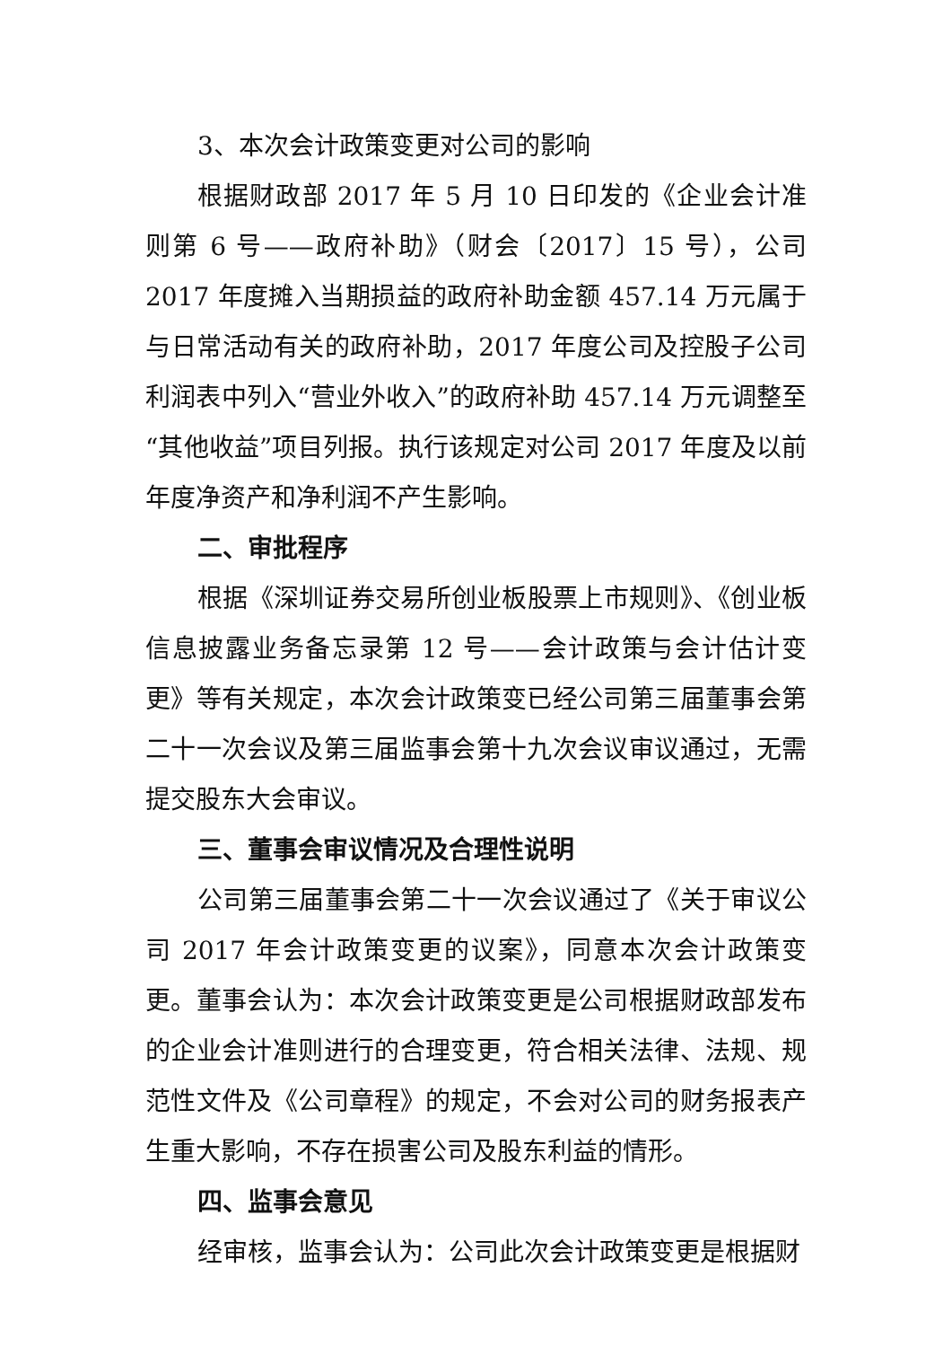3、本次会计政策变更对公司的影响
根据财政部 2017 年 5 月 10 日印发的《企业会计准则第 6 号——政府补助》（财会〔2017〕15 号），公司 2017 年度摊入当期损益的政府补助金额 457.14 万元属于与日常活动有关的政府补助，2017 年度公司及控股子公司利润表中列入“营业外收入”的政府补助 457.14 万元调整至“其他收益”项目列报。执行该规定对公司 2017 年度及以前年度净资产和净利润不产生影响。
二、审批程序
根据《深圳证券交易所创业板股票上市规则》、《创业板信息披露业务备忘录第 12 号——会计政策与会计估计变更》等有关规定，本次会计政策变已经公司第三届董事会第二十一次会议及第三届监事会第十九次会议审议通过，无需提交股东大会审议。
三、董事会审议情况及合理性说明
公司第三届董事会第二十一次会议通过了《关于审议公司 2017 年会计政策变更的议案》，同意本次会计政策变更。董事会认为：本次会计政策变更是公司根据财政部发布的企业会计准则进行的合理变更，符合相关法律、法规、规范性文件及《公司章程》的规定，不会对公司的财务报表产生重大影响，不存在损害公司及股东利益的情形。
四、监事会意见
经审核，监事会认为：公司此次会计政策变更是根据财